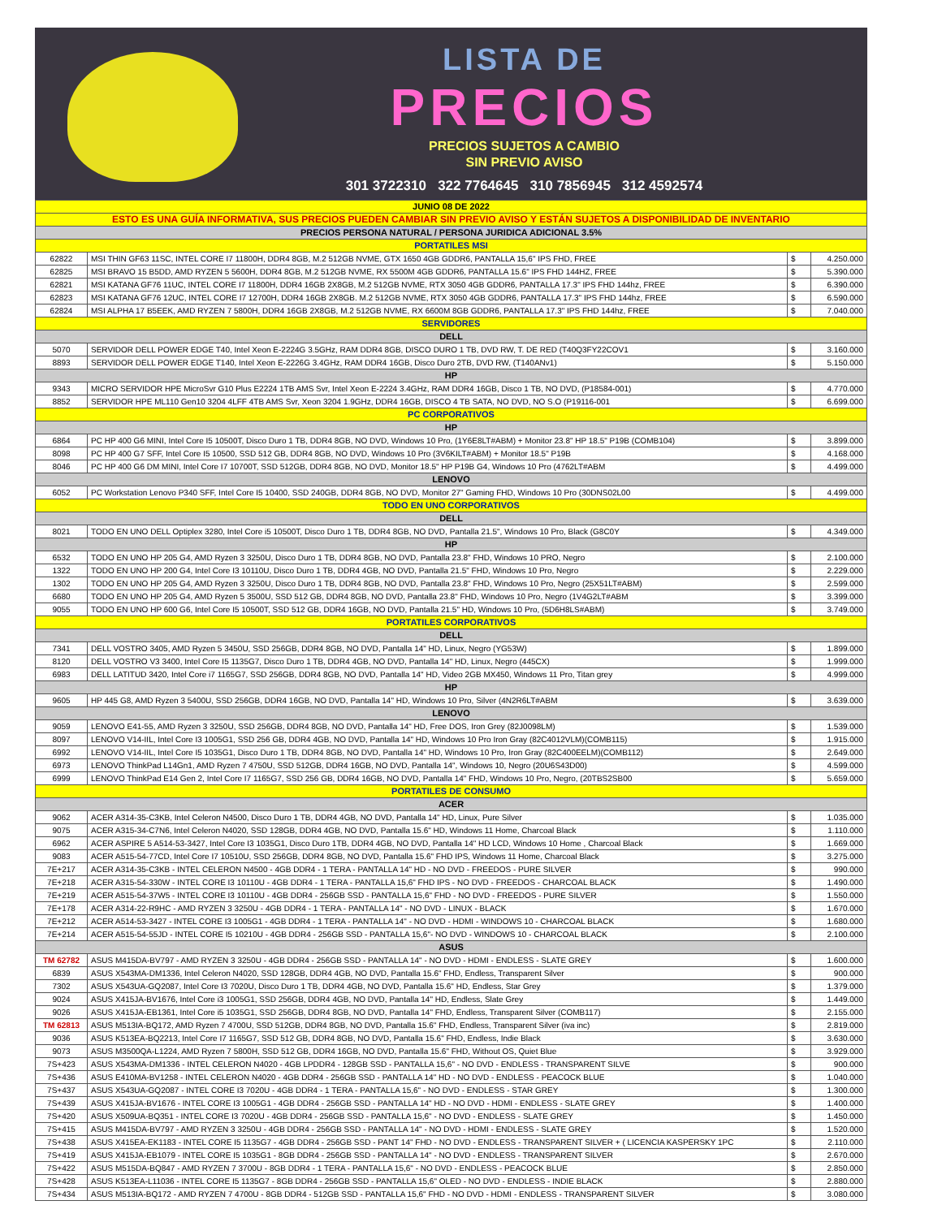LISTA DE
PRECIOS
PRECIOS SUJETOS A CAMBIO
SIN PREVIO AVISO
301 3722310 322 7764645 310 7856945 312 4592574
| JUNIO 08 DE 2022 | | | |
| ESTO ES UNA GUÍA INFORMATIVA, SUS PRECIOS PUEDEN CAMBIAR SIN PREVIO AVISO Y ESTÁN SUJETOS A DISPONIBILIDAD DE INVENTARIO | | | |
| PRECIOS PERSONA NATURAL / PERSONA JURIDICA ADICIONAL 3.5% | | | |
| PORTATILES MSI | | | |
| 62822 | MSI THIN GF63 11SC, INTEL CORE I7 11800H, DDR4 8GB, M.2 512GB NVME, GTX 1650 4GB GDDR6, PANTALLA 15,6" IPS FHD, FREE | $ | 4.250.000 |
| 62825 | MSI BRAVO 15 B5DD, AMD RYZEN 5 5600H, DDR4 8GB, M.2 512GB NVME, RX 5500M 4GB GDDR6, PANTALLA 15.6" IPS FHD 144HZ, FREE | $ | 5.390.000 |
| 62821 | MSI KATANA GF76 11UC, INTEL CORE I7 11800H, DDR4 16GB 2X8GB, M.2 512GB NVME, RTX 3050 4GB GDDR6, PANTALLA 17.3" IPS FHD 144hz, FREE | $ | 6.390.000 |
| 62823 | MSI KATANA GF76 12UC, INTEL CORE I7 12700H, DDR4 16GB 2X8GB. M.2 512GB NVME, RTX 3050 4GB GDDR6, PANTALLA 17.3" IPS FHD 144hz, FREE | $ | 6.590.000 |
| 62824 | MSI ALPHA 17 B5EEK, AMD RYZEN 7 5800H, DDR4 16GB 2X8GB, M.2 512GB NVME, RX 6600M 8GB GDDR6, PANTALLA 17.3" IPS FHD 144hz, FREE | $ | 7.040.000 |
| SERVIDORES | | | |
| DELL | | | |
| 5070 | SERVIDOR DELL POWER EDGE T40, Intel Xeon E-2224G 3.5GHz, RAM DDR4 8GB, DISCO DURO 1 TB, DVD RW, T. DE RED (T40Q3FY22COV1 | $ | 3.160.000 |
| 8893 | SERVIDOR DELL POWER EDGE T140, Intel Xeon E-2226G 3.4GHz, RAM DDR4 16GB, Disco Duro 2TB, DVD RW, (T140ANv1) | $ | 5.150.000 |
| HP | | | |
| 9343 | MICRO SERVIDOR HPE MicroSvr G10 Plus E2224 1TB AMS Svr, Intel Xeon E-2224 3.4GHz, RAM DDR4 16GB, Disco 1 TB, NO DVD, (P18584-001) | $ | 4.770.000 |
| 8852 | SERVIDOR HPE ML110 Gen10 3204 4LFF 4TB AMS Svr, Xeon 3204 1.9GHz, DDR4 16GB, DISCO 4 TB SATA, NO DVD, NO S.O (P19116-001 | $ | 6.699.000 |
| PC CORPORATIVOS | | | |
| HP | | | |
| 6864 | PC HP 400 G6 MINI, Intel Core I5 10500T, Disco Duro 1 TB, DDR4 8GB, NO DVD, Windows 10 Pro, (1Y6E8LT#ABM) + Monitor 23.8" HP 18.5" P19B (COMB104) | $ | 3.899.000 |
| 8098 | PC HP 400 G7 SFF, Intel Core I5 10500, SSD 512 GB, DDR4 8GB, NO DVD, Windows 10 Pro (3V6KILT#ABM) + Monitor 18.5" P19B | $ | 4.168.000 |
| 8046 | PC HP 400 G6 DM MINI, Intel Core I7 10700T, SSD 512GB, DDR4 8GB, NO DVD, Monitor 18.5" HP P19B G4, Windows 10 Pro (4762LT#ABM | $ | 4.499.000 |
| LENOVO | | | |
| 6052 | PC Workstation Lenovo P340 SFF, Intel Core I5 10400, SSD 240GB, DDR4 8GB, NO DVD, Monitor 27" Gaming FHD, Windows 10 Pro (30DNS02L00 | $ | 4.499.000 |
| TODO EN UNO CORPORATIVOS | | | |
| DELL | | | |
| 8021 | TODO EN UNO DELL Optiplex 3280, Intel Core i5 10500T, Disco Duro 1 TB, DDR4 8GB, NO DVD, Pantalla 21.5", Windows 10 Pro, Black (G8C0Y | $ | 4.349.000 |
| HP | | | |
| 6532 | TODO EN UNO HP 205 G4, AMD Ryzen 3 3250U, Disco Duro 1 TB, DDR4 8GB, NO DVD, Pantalla 23.8" FHD, Windows 10 PRO, Negro | $ | 2.100.000 |
| 1322 | TODO EN UNO HP 200 G4, Intel Core I3 10110U, Disco Duro 1 TB, DDR4 4GB, NO DVD, Pantalla 21.5" FHD, Windows 10 Pro, Negro | $ | 2.229.000 |
| 1302 | TODO EN UNO HP 205 G4, AMD Ryzen 3 3250U, Disco Duro 1 TB, DDR4 8GB, NO DVD, Pantalla 23.8" FHD, Windows 10 Pro, Negro (25X51LT#ABM) | $ | 2.599.000 |
| 6680 | TODO EN UNO HP 205 G4, AMD Ryzen 5 3500U, SSD 512 GB, DDR4 8GB, NO DVD, Pantalla 23.8" FHD, Windows 10 Pro, Negro (1V4G2LT#ABM | $ | 3.399.000 |
| 9055 | TODO EN UNO HP 600 G6, Intel Core I5 10500T, SSD 512 GB, DDR4 16GB, NO DVD, Pantalla 21.5" HD, Windows 10 Pro, (5D6H8LS#ABM) | $ | 3.749.000 |
| PORTATILES CORPORATIVOS | | | |
| DELL | | | |
| 7341 | DELL VOSTRO 3405, AMD Ryzen 5 3450U, SSD 256GB, DDR4 8GB, NO DVD, Pantalla 14" HD, Linux, Negro (YG53W) | $ | 1.899.000 |
| 8120 | DELL VOSTRO V3 3400, Intel Core I5 1135G7, Disco Duro 1 TB, DDR4 4GB, NO DVD, Pantalla 14" HD, Linux, Negro (445CX) | $ | 1.999.000 |
| 6983 | DELL LATITUD 3420, Intel Core i7 1165G7, SSD 256GB, DDR4 8GB, NO DVD, Pantalla 14" HD, Video 2GB MX450, Windows 11 Pro, Titan grey | $ | 4.999.000 |
| HP | | | |
| 9605 | HP 445 G8, AMD Ryzen 3 5400U, SSD 256GB, DDR4 16GB, NO DVD, Pantalla 14" HD, Windows 10 Pro, Silver (4N2R6LT#ABM | $ | 3.639.000 |
| LENOVO | | | |
| 9059 | LENOVO E41-55, AMD Ryzen 3 3250U, SSD 256GB, DDR4 8GB, NO DVD, Pantalla 14" HD, Free DOS, Iron Grey (82J0098LM) | $ | 1.539.000 |
| 8097 | LENOVO V14-IIL, Intel Core I3 1005G1, SSD 256 GB, DDR4 4GB, NO DVD, Pantalla 14" HD, Windows 10 Pro Iron Gray (82C4012VLM)(COMB115) | $ | 1.915.000 |
| 6992 | LENOVO V14-IIL, Intel Core I5 1035G1, Disco Duro 1 TB, DDR4 8GB, NO DVD, Pantalla 14" HD, Windows 10 Pro, Iron Gray (82C400EELM)(COMB112) | $ | 2.649.000 |
| 6973 | LENOVO ThinkPad L14Gn1, AMD Ryzen 7 4750U, SSD 512GB, DDR4 16GB, NO DVD, Pantalla 14", Windows 10, Negro (20U6S43D00) | $ | 4.599.000 |
| 6999 | LENOVO ThinkPad E14 Gen 2, Intel Core I7 1165G7, SSD 256 GB, DDR4 16GB, NO DVD, Pantalla 14" FHD, Windows 10 Pro, Negro, (20TBS2SB00 | $ | 5.659.000 |
| PORTATILES DE CONSUMO | | | |
| ACER | | | |
| 9062 | ACER A314-35-C3KB, Intel Celeron N4500, Disco Duro 1 TB, DDR4 4GB, NO DVD, Pantalla 14" HD, Linux, Pure Silver | $ | 1.035.000 |
| 9075 | ACER A315-34-C7N6, Intel Celeron N4020, SSD 128GB, DDR4 4GB, NO DVD, Pantalla 15.6" HD, Windows 11 Home, Charcoal Black | $ | 1.110.000 |
| 6962 | ACER ASPIRE 5 A514-53-3427, Intel Core I3 1035G1, Disco Duro 1TB, DDR4 4GB, NO DVD, Pantalla 14" HD LCD, Windows 10 Home , Charcoal Black | $ | 1.669.000 |
| 9083 | ACER A515-54-77CD, Intel Core I7 10510U, SSD 256GB, DDR4 8GB, NO DVD, Pantalla 15.6" FHD IPS, Windows 11 Home, Charcoal Black | $ | 3.275.000 |
| 7E+217 | ACER A314-35-C3KB - INTEL CELERON N4500 - 4GB DDR4 - 1 TERA - PANTALLA 14" HD - NO DVD - FREEDOS - PURE SILVER | $ | 990.000 |
| 7E+218 | ACER A315-54-330W - INTEL CORE I3 10110U - 4GB DDR4 - 1 TERA - PANTALLA 15,6" FHD IPS - NO DVD - FREEDOS - CHARCOAL BLACK | $ | 1.490.000 |
| 7E+219 | ACER A515-54-37W5 - INTEL CORE I3 10110U - 4GB DDR4 - 256GB SSD - PANTALLA 15,6" FHD - NO DVD - FREEDOS - PURE SILVER | $ | 1.550.000 |
| 7E+178 | ACER A314-22-R9HC - AMD RYZEN 3 3250U - 4GB DDR4 - 1 TERA - PANTALLA 14" - NO DVD - LINUX - BLACK | $ | 1.670.000 |
| 7E+212 | ACER A514-53-3427 - INTEL CORE I3 1005G1 - 4GB DDR4 - 1 TERA - PANTALLA 14" - NO DVD - HDMI - WINDOWS 10 - CHARCOAL BLACK | $ | 1.680.000 |
| 7E+214 | ACER A515-54-55JD - INTEL CORE I5 10210U - 4GB DDR4 - 256GB SSD - PANTALLA 15,6"- NO DVD - WINDOWS 10 - CHARCOAL BLACK | $ | 2.100.000 |
| ASUS | | | |
| TM 62782 | ASUS M415DA-BV797 - AMD RYZEN 3 3250U - 4GB DDR4 - 256GB SSD - PANTALLA 14" - NO DVD - HDMI - ENDLESS - SLATE GREY | $ | 1.600.000 |
| 6839 | ASUS X543MA-DM1336, Intel Celeron N4020, SSD 128GB, DDR4 4GB, NO DVD, Pantalla 15.6" FHD, Endless, Transparent Silver | $ | 900.000 |
| 7302 | ASUS X543UA-GQ2087, Intel Core I3 7020U, Disco Duro 1 TB, DDR4 4GB, NO DVD, Pantalla 15.6" HD, Endless, Star Grey | $ | 1.379.000 |
| 9024 | ASUS X415JA-BV1676, Intel Core i3 1005G1, SSD 256GB, DDR4 4GB, NO DVD, Pantalla 14" HD, Endless, Slate Grey | $ | 1.449.000 |
| 9026 | ASUS X415JA-EB1361, Intel Core i5 1035G1, SSD 256GB, DDR4 8GB, NO DVD, Pantalla 14" FHD, Endless, Transparent Silver (COMB117) | $ | 2.155.000 |
| TM 62813 | ASUS M513IA-BQ172, AMD Ryzen 7 4700U, SSD 512GB, DDR4 8GB, NO DVD, Pantalla 15.6" FHD, Endless, Transparent Silver (iva inc) | $ | 2.819.000 |
| 9036 | ASUS K513EA-BQ2213, Intel Core I7 1165G7, SSD 512 GB, DDR4 8GB, NO DVD, Pantalla 15.6" FHD, Endless, Indie Black | $ | 3.630.000 |
| 9073 | ASUS M3500QA-L1224, AMD Ryzen 7 5800H, SSD 512 GB, DDR4 16GB, NO DVD, Pantalla 15.6" FHD, Without OS, Quiet Blue | $ | 3.929.000 |
| 7S+423 | ASUS X543MA-DM1336 - INTEL CELERON N4020 - 4GB LPDDR4 - 128GB SSD - PANTALLA 15,6" - NO DVD - ENDLESS - TRANSPARENT SILVE | $ | 900.000 |
| 7S+436 | ASUS E410MA-BV1258 - INTEL CELERON N4020 - 4GB DDR4 - 256GB SSD - PANTALLA 14" HD - NO DVD - ENDLESS - PEACOCK BLUE | $ | 1.040.000 |
| 7S+437 | ASUS X543UA-GQ2087 - INTEL CORE I3 7020U - 4GB DDR4 - 1 TERA - PANTALLA 15,6" - NO DVD - ENDLESS - STAR GREY | $ | 1.300.000 |
| 7S+439 | ASUS X415JA-BV1676 - INTEL CORE I3 1005G1 - 4GB DDR4 - 256GB SSD - PANTALLA 14" HD - NO DVD - HDMI - ENDLESS - SLATE GREY | $ | 1.400.000 |
| 7S+420 | ASUS X509UA-BQ351 - INTEL CORE I3 7020U - 4GB DDR4 - 256GB SSD - PANTALLA 15,6" - NO DVD - ENDLESS - SLATE GREY | $ | 1.450.000 |
| 7S+415 | ASUS M415DA-BV797 - AMD RYZEN 3 3250U - 4GB DDR4 - 256GB SSD - PANTALLA 14" - NO DVD - HDMI - ENDLESS - SLATE GREY | $ | 1.520.000 |
| 7S+438 | ASUS X415EA-EK1183 - INTEL CORE I5 1135G7 - 4GB DDR4 - 256GB SSD - PANT 14" FHD - NO DVD - ENDLESS - TRANSPARENT SILVER + ( LICENCIA KASPERSKY 1PC | $ | 2.110.000 |
| 7S+419 | ASUS X415JA-EB1079 - INTEL CORE I5 1035G1 - 8GB DDR4 - 256GB SSD - PANTALLA 14" - NO DVD - ENDLESS - TRANSPARENT SILVER | $ | 2.670.000 |
| 7S+422 | ASUS M515DA-BQ847 - AMD RYZEN 7 3700U - 8GB DDR4 - 1 TERA - PANTALLA 15,6" - NO DVD - ENDLESS - PEACOCK BLUE | $ | 2.850.000 |
| 7S+428 | ASUS K513EA-L11036 - INTEL CORE I5 1135G7 - 8GB DDR4 - 256GB SSD - PANTALLA 15,6" OLED - NO DVD - ENDLESS - INDIE BLACK | $ | 2.880.000 |
| 7S+434 | ASUS M513IA-BQ172 - AMD RYZEN 7 4700U - 8GB DDR4 - 512GB SSD - PANTALLA 15,6" FHD - NO DVD - HDMI - ENDLESS - TRANSPARENT SILVER | $ | 3.080.000 |